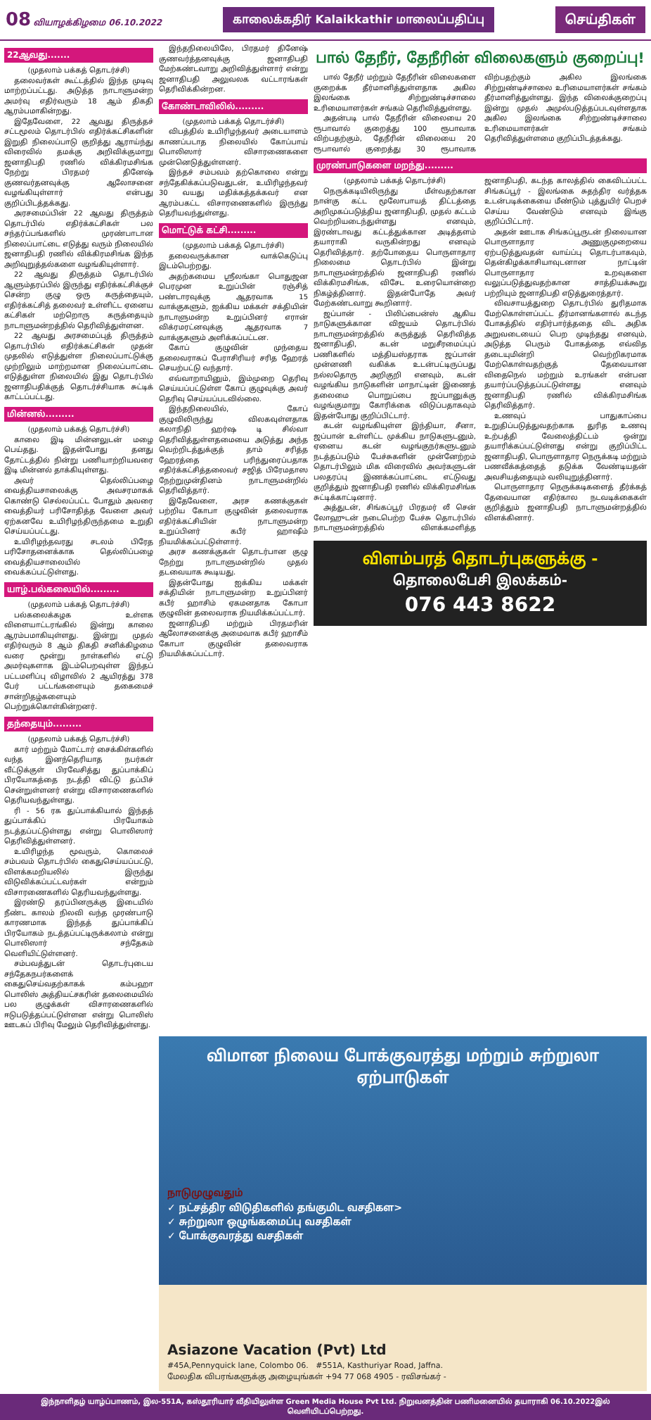08 வியாழக்கிழமை 06.10.2022
காலைக்கதிர் Kalaikkathir மாலைப்பதிப்பு
செய்திகள்
22ஆவது.......
(முதலாம் பக்கத் தொடர்ச்சி)
தலைவர்கள் கூட்டத்தில் இந்த முடிவு மாற்றப்பட்டது. அடுத்த நாடாளுமன்ற அமர்வு எதிர்வரும் 18 ஆம் திகதி ஆரம்பமாகின்றது.
இதேவேளை, 22 ஆவது திருத்தச் சட்டமூலம் தொடர்பில் எதிர்க்கட்சிகளின் இறுதி நிலைப்பாடு குறித்து ஆராய்ந்து விரைவில் தமக்கு அறிவிக்குமாறு ஜனாதிபதி ரணில் விக்கிரமசிங்க நேற்று பிரதமர் தினேஷ் குணவர்தனவுக்கு ஆலோசனை வழங்கியுள்ளார் என்பது குறிப்பிடத்தக்கது.
அரசமைப்பின் 22 ஆவது திருத்தம் தொடர்பில் எதிர்க்கட்சிகள் பல சந்தர்ப்பங்களில் முரண்பாடான நிலைப்பாட்டை எடுத்து வரும் நிலையில் ஜனாதிபதி ரணில் விக்கிரமசிங்க இந்த அறிவுறுத்தல்களை வழங்கியுள்ளார்.
22 ஆவது திருத்தம் தொடர்பில் ஆளும்தரப்பில் இருந்து எதிர்க்கட்சிக்குச் சென்ற குழு ஒரு கருத்தையும், எதிர்க்கட்சித் தலைவர் உள்ளிட்ட ஏனைய கட்சிகள் மற்றொரு கருத்தையும் நாடாளுமன்றத்தில் தெரிவித்துள்ளன.
22 ஆவது அரசமைப்புத் திருத்தம் தொடர்பில் எதிர்க்கட்சிகள் முதன் முதலில் எடுத்துள்ள நிலைப்பாட்டுக்கு முற்றிலும் மாற்றமான நிலைப்பாட்டை எடுத்துள்ள நிலையில் இது தொடர்பில் ஜனாதிபதிக்குத் தொடர்ச்சியாக சுட்டிக் காட்டப்பட்டது.
மின்னல்.........
(முதலாம் பக்கத் தொடர்ச்சி)
காலை இடி மின்னலுடன் மழை பெய்தது. இதன்போது தனது தோட்டத்தில் நின்று பணியாற்றியவரை இடி மின்னல் தாக்கியுள்ளது.
அவர் தெல்லிப்பழை வைத்தியசாலைக்கு அவசரமாகக் கொண்டு செல்லப்பட்ட போதும் அவரை வைத்தியர் பரிசோதித்த வேளை அவர் ஏற்கனவே உயிரிழந்திருந்தமை உறுதி செய்யப்பட்டது.
உயிரிழந்தவரது சடலம் பிரேத பரிசோதனைக்காக தெல்லிப்பழை வைத்தியசாலையில் வைக்கப்பட்டுள்ளது.
யாழ்.பல்கலையில்.........
(முதலாம் பக்கத் தொடர்ச்சி)
பல்கலைக்கழக உள்ளக விளையாட்டரங்கில் இன்று காலை ஆரம்பமாகியுள்ளது. இன்று முதல் எதிர்வரும் 8 ஆம் திகதி சனிக்கிழமை வரை மூன்று நாள்களில் எட்டு அமர்வுகளாக இடம்பெறவுள்ள இந்தப் பட்டமளிப்பு விழாவில் 2 ஆயிரத்து 378 பேர் பட்டங்களையும் தகைமைச் சான்றிதழ்களையும் பெற்றுக்கொள்கின்றனர்.
தந்தையும்.........
(முதலாம் பக்கத் தொடர்ச்சி)
கார் மற்றும் மோட்டார் சைக்கிள்களில் வந்த இனந்தெரியாத நபர்கள் வீட்டுக்குள் பிரவேசித்து துப்பாக்கிப் பிரயோகத்தை நடத்தி விட்டு தப்பிச் சென்றுள்ளனர் என்று விசாரணைகளில் தெரியவந்துள்ளது.
ரி - 56 ரக துப்பாக்கியால் இந்தத் துப்பாக்கிப் பிரயோகம் நடத்தப்பட்டுள்ளது என்று பொலிஸார் தெரிவித்துள்ளனர்.
உயிரிழந்த மூவரும், கொலைச் சம்பவம் தொடர்பில் கைதுசெய்யப்பட்டு, விளக்கமறியலில் இருந்து விடுவிக்கப்பட்டவர்கள் என்றும் விசாரணைகளில் தெரியவந்துள்ளது.
இரண்டு தரப்பினருக்கு இடையில் நீண்ட காலம் நிலவி வந்த முரண்பாடு காரணமாக இந்தத் துப்பாக்கிப் பிரயோகம் நடத்தப்பட்டிருக்கலாம் என்று பொலிஸார் சந்தேகம் வெளியிட்டுள்ளனர்.
சம்பவத்துடன் தொடர்புடைய சந்தேகநபர்களைக் கைதுசெய்வதற்காகக் கம்பஹா பொலிஸ் அத்தியட்சகரின் தலைமையில் பல குழுக்கள் விசாரணைகளில் ஈடுபடுத்தப்பட்டுள்ளன என்று பொலிஸ் ஊடகப் பிரிவு மேலும் தெரிவித்துள்ளது.
இந்தநிலையிலே, பிரதமர் தினேஷ் குணவர்த்தனவுக்கு ஜனாதிபதி மேற்கண்டவாறு அறிவித்துள்ளார் என்று ஜனாதிபதி அலுவலக வட்டாரங்கள் தெரிவிக்கின்றன.
கோண்டாவிலில்.........
(முதலாம் பக்கத் தொடர்ச்சி)
விபத்தில் உயிரிழந்தவர் அடையாளம் காணப்படாத நிலையில் கோப்பாய் பொலிஸார் விசாரணைகளை முன்னெடுத்துள்ளனர்.
இந்தச் சம்பவம் தற்கொலை என்று சந்தேகிக்கப்படுவதுடன், உயிரிழந்தவர் 30 வயது மதிக்கத்தக்கவர் என ஆரம்பகட்ட விசாரணைகளில் இருந்து தெரியவந்துள்ளது.
மொட்டுக் கட்சி.........
(முதலாம் பக்கத் தொடர்ச்சி)
தலைவருக்கான வாக்கெடுப்பு இடம்பெற்றது.
அதற்கமைய ஶ்ரீலங்கா பொதுஜன பெரமுன உறுப்பின் ரஞ்சித் பண்டாரவுக்கு ஆதரவாக 15 வாக்குகளும், ஐக்கிய மக்கள் சக்தியின் நாடாளுமன்ற உறுப்பினர் எரான் விக்ரமரட்னவுக்கு ஆதரவாக 7 வாக்குகளும் அளிக்கப்பட்டன.
கோப் குழுவின் முந்தைய தலைவராகப் பேராசிரியர் சரித ஹேரத் செயற்பட்டு வந்தார்.
எவ்வாறாயினும், இம்முறை தெரிவு செய்யப்பட்டுள்ள கோப் குழுவுக்கு அவர் தெரிவு செய்யப்படவில்லை.
இந்தநிலையில், கோப் குழுவிலிருந்து விலகவுள்ளதாக கலாநிதி ஹர்ஷ டி சில்வா தெரிவித்துள்ளதமையை அடுத்து அந்த வெற்றிடத்துக்குத் தாம் சரித்த ஹேரத்தை பரிந்துரைப்பதாக எதிர்க்கட்சித்தலைவர் சஜித் பிரேமதாஸ நேற்றுமுன்தினம் நாடாளுமன்றில் தெரிவித்தார்.
இதேவேளை, அரச கணக்குகள் பற்றிய கோபா குழுவின் தலைவராக எதிர்க்கட்சியின் நாடாளுமன்ற உறுப்பினர் கபீர் ஹாஷீம் நியமிக்கப்பட்டுள்ளார்.
அரச கணக்குகள் தொடர்பான குழு நேற்று நாடாளுமன்றில் முதல் தடவையாக கூடியது.
இதன்போது ஐக்கிய மக்கள் சக்தியின் நாடாளுமன்ற உறுப்பினர் கபீர் ஹாசிம் ஏகமனதாக கோபா குழுவின் தலைவராக நியமிக்கப்பட்டார்.
ஜனாதிபதி மற்றும் பிரதமரின் ஆலோசனைக்கு அமைவாக கபீர் ஹாசீம் கோபா குழுவின் தலைவராக நியமிக்கப்பட்டார்.
பால் தேநீர், தேநீரின் விலைகளும் குறைப்பு!
பால் தேநீர் மற்றும் தேநீரின் விலைகளை குறைக்க தீர்மானித்துள்ளதாக அகில இலங்கை சிற்றுண்டிச்சாலை உரிமையாளர்கள் சங்கம் தெரிவித்துள்ளது.
அதன்படி பால் தேநீரின் விலையை 20 ரூபாவால் குறைத்து 100 ரூபாவாக விற்பதற்கும், தேநீரின் விலையை 20 ரூபாவால் குறைத்து 30 ரூபாவாக விற்பதற்கும் அகில இலங்கை சிற்றுண்டிச்சாலை உரிமையாளர்கள் சங்கம் தீர்மானித்துள்ளது. இந்த விலைக்குறைப்பு இன்று முதல் அமுல்படுத்தப்படவுள்ளதாக அகில இலங்கை சிற்றுண்டிச்சாலை உரிமையாளர்கள் சங்கம் தெரிவித்துள்ளமை குறிப்பிடத்தக்கது.
முரண்பாடுகளை மறந்து.........
(முதலாம் பக்கத் தொடர்ச்சி)
நெருக்கடியிலிருந்து மீள்வதற்கான நான்கு கட்ட மூலோபாயத் திட்டத்தை அறிமுகப்படுத்திய ஜனாதிபதி, முதல் கட்டம் வெற்றியடைந்துள்ளது எனவும், இரண்டாவது கட்டத்துக்கான அடித்தளம் தயாராகி வருகின்றது எனவும் தெரிவித்தார். தற்போதைய பொருளாதார நிலைமை தொடர்பில் இன்று நாடாளுமன்றத்தில் ஜனாதிபதி ரணில் விக்கிரமசிங்க, விசேட உரையொன்றை நிகழ்த்தினார். இதன்போதே அவர் மேற்கண்டவாறு கூறினார்.
ஜப்பான் - பிலிப்பைன்ஸ் ஆகிய நாடுகளுக்கான விஜயம் தொடர்பில் நாடாளுமன்றத்தில் கருத்துத் தெரிவித்த ஜனாதிபதி, கடன் மறுசீரமைப்புப் பணிகளில் மத்தியஸ்தராக ஜப்பான் முன்னணி வகிக்க உடன்பட்டிருப்பது நல்லதொரு அறிகுறி எனவும், கடன் வழங்கிய நாடுகளின் மாநாட்டின் இணைத் தலைமை பொறுப்பை ஜப்பானுக்கு வழங்குமாறு கோரிக்கை விடுப்பதாகவும் இதன்போது குறிப்பிட்டார்.
கடன் வழங்கியுள்ள இந்தியா, சீனா, ஜப்பான் உள்ளிட்ட முக்கிய நாடுகளுடனும், ஏனைய கடன் வழங்குநர்களுடனும் நடத்தப்படும் பேச்சுகளின் முன்னேற்றம் தொடர்பிலும் மிக விரைவில் அவர்களுடன் பலதரப்பு இணக்கப்பாட்டை எட்டுவது குறித்தும் ஜனாதிபதி ரணில் விக்கிரமசிங்க சுட்டிக்காட்டினார்.
அத்துடன், சிங்கப்பூர் பிரதமர் லீ சென் லோஹுடன் நடைபெற்ற பேச்சு தொடர்பில் நாடாளுமன்றத்தில் விளக்கமளித்த ஜனாதிபதி, கடந்த காலத்தில் கைவிடப்பட்ட சிங்கப்பூர் - இலங்கை சுதந்திர வர்த்தக உடன்படிக்கையை மீண்டும் புத்துயிர் பெறச் செய்ய வேண்டும் எனவும் இங்கு குறிப்பிட்டார்.
அதன் ஊடாக சிங்கப்பூருடன் நிலையான பொருளாதார அணுகுமுறையை ஏற்படுத்துவதன் வாய்ப்பு தொடர்பாகவும், தென்கிழக்காசியாவுடனான நாட்டின் பொருளாதார உறவுகளை வலுப்படுத்துவதற்கான சாத்தியக்கூறு பற்றியும் ஜனாதிபதி எடுத்துரைத்தார்.
விவசாயத்துறை தொடர்பில் துரிதமாக மேற்கொள்ளப்பட்ட தீர்மானங்களால் கடந்த போகத்தில் எதிர்பார்த்ததை விட அதிக அறுவடையைப் பெற முடிந்தது எனவும், அடுத்த பெரும் போகத்தை எவ்வித தடையுமின்றி வெற்றிகரமாக மேற்கொள்வதற்குத் தேவையான விதைநெல் மற்றும் உரங்கள் என்பன தயார்ப்படுத்தப்பட்டுள்ளது எனவும் ஜனாதிபதி ரணில் விக்கிரமசிங்க தெரிவித்தார்.
உணவுப் பாதுகாப்பை உறுதிப்படுத்துவதற்காக துரித உணவு உற்பத்தி வேலைத்திட்டம் ஒன்று தயாரிக்கப்பட்டுள்ளது என்று குறிப்பிட்ட ஜனாதிபதி, பொருளாதார நெருக்கடி மற்றும் பணவீக்கத்தைத் தடுக்க வேண்டியதன் அவசியத்தையும் வலியுறுத்தினார்.
பொருளாதார நெருக்கடிகளைத் தீர்க்கத் தேவையான எதிர்கால நடவடிக்கைகள் குறித்தும் ஜனாதிபதி நாடாளுமன்றத்தில் விளக்கினார்.
விளம்பரத் தொடர்புகளுக்கு -
தொலைபேசி இலக்கம்-
076 443 8622
விமான நிலைய போக்குவரத்து மற்றும் சுற்றுலா ஏற்பாடுகள்
நாடுமுழுவதும்
✓ நட்சத்திர விடுதிகளில் தங்குமிட வசதிகள>
✓ சுற்றுலா ஒழுங்கமைப்பு வசதிகள்
✓ போக்குவரத்து வசதிகள்
Asiazone Vacation (Pvt) Ltd
#45A,Pennyquick lane, Colombo 06. #551A, Kasthuriyar Road, Jaffna.
மேலதிக விபரங்களுக்கு அழையுங்கள் +94 77 068 4905 - ரவிசங்கர் -
இந்நாளிதழ் யாழ்ப்பாணம், இல-551A, கஸ்தூரியார் வீதியிலுள்ள Green Media House Pvt Ltd. நிறுவனத்தின் பணிமனையில் தயாராகி 06.10.2022இல் வெளியிடப்பெற்றது.